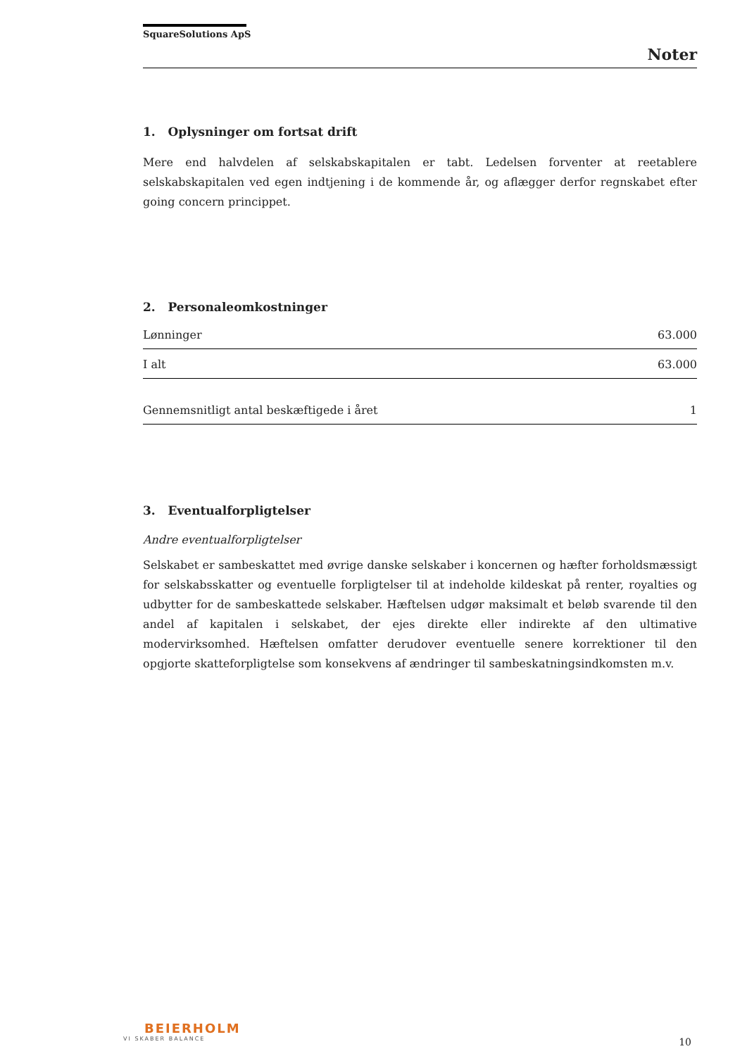SquareSolutions ApS
Noter
1. Oplysninger om fortsat drift
Mere end halvdelen af selskabskapitalen er tabt. Ledelsen forventer at reetablere selskabskapitalen ved egen indtjening i de kommende år, og aflægger derfor regnskabet efter going concern princippet.
2. Personaleomkostninger
| Lønninger | 63.000 |
| I alt | 63.000 |
| Gennemsnitligt antal beskæftigede i året | 1 |
3. Eventualforpligtelser
Andre eventualforpligtelser
Selskabet er sambeskattet med øvrige danske selskaber i koncernen og hæfter forholdsmæssigt for selskabsskatter og eventuelle forpligtelser til at indeholde kildeskat på renter, royalties og udbytter for de sambeskattede selskaber. Hæftelsen udgør maksimalt et beløb svarende til den andel af kapitalen i selskabet, der ejes direkte eller indirekte af den ultimative modervirksomhed. Hæftelsen omfatter derudover eventuelle senere korrektioner til den opgjorte skatteforpligtelse som konsekvens af ændringer til sambeskatningsindkomsten m.v.
BEIERHOLM
VI SKABER BALANCE
10